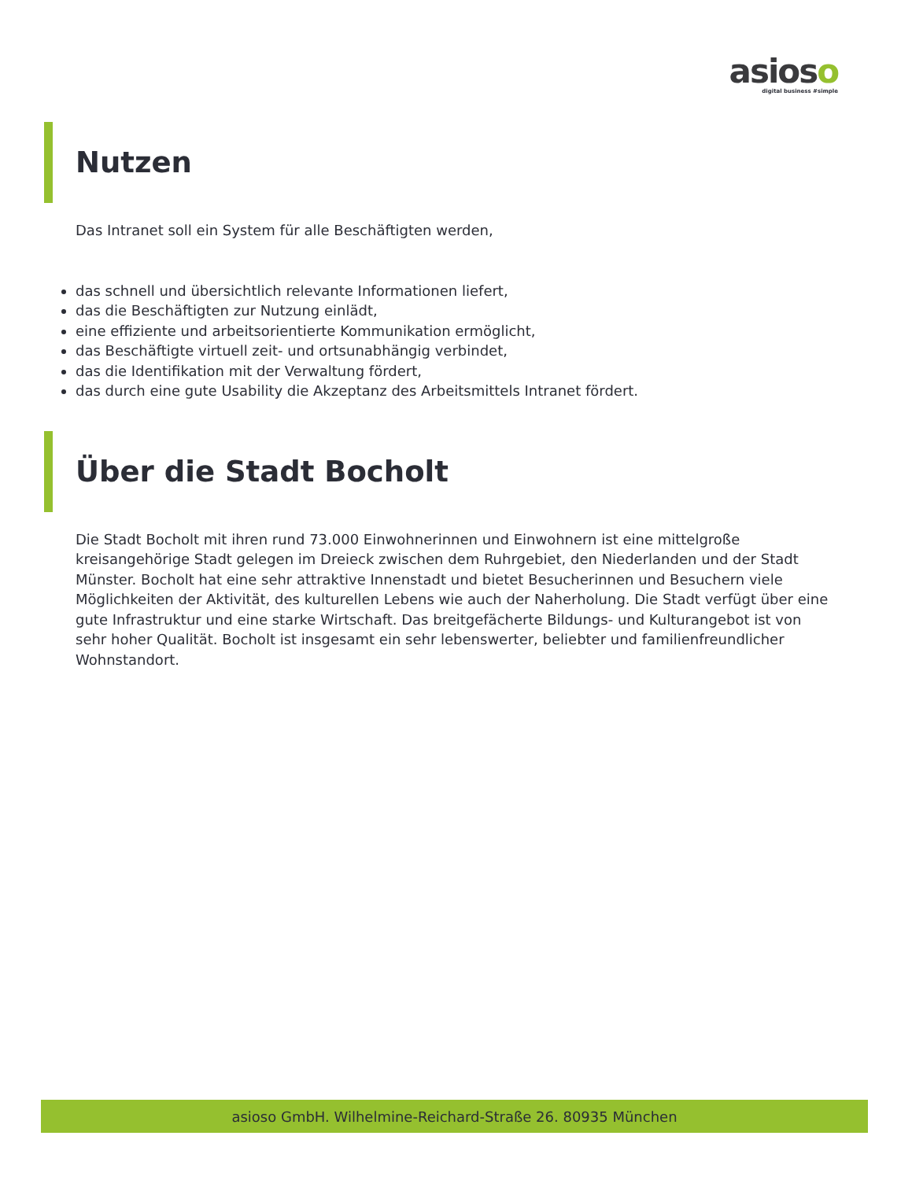asioso
digital business #simple
Nutzen
Das Intranet soll ein System für alle Beschäftigten werden,
das schnell und übersichtlich relevante Informationen liefert,
das die Beschäftigten zur Nutzung einlädt,
eine effiziente und arbeitsorientierte Kommunikation ermöglicht,
das Beschäftigte virtuell zeit- und ortsunabhängig verbindet,
das die Identifikation mit der Verwaltung fördert,
das durch eine gute Usability die Akzeptanz des Arbeitsmittels Intranet fördert.
Über die Stadt Bocholt
Die Stadt Bocholt mit ihren rund 73.000 Einwohnerinnen und Einwohnern ist eine mittelgroße kreisangehörige Stadt gelegen im Dreieck zwischen dem Ruhrgebiet, den Niederlanden und der Stadt Münster. Bocholt hat eine sehr attraktive Innenstadt und bietet Besucherinnen und Besuchern viele Möglichkeiten der Aktivität, des kulturellen Lebens wie auch der Naherholung. Die Stadt verfügt über eine gute Infrastruktur und eine starke Wirtschaft. Das breitgefächerte Bildungs- und Kulturangebot ist von sehr hoher Qualität. Bocholt ist insgesamt ein sehr lebenswerter, beliebter und familienfreundlicher Wohnstandort.
asioso GmbH. Wilhelmine-Reichard-Straße 26. 80935 München